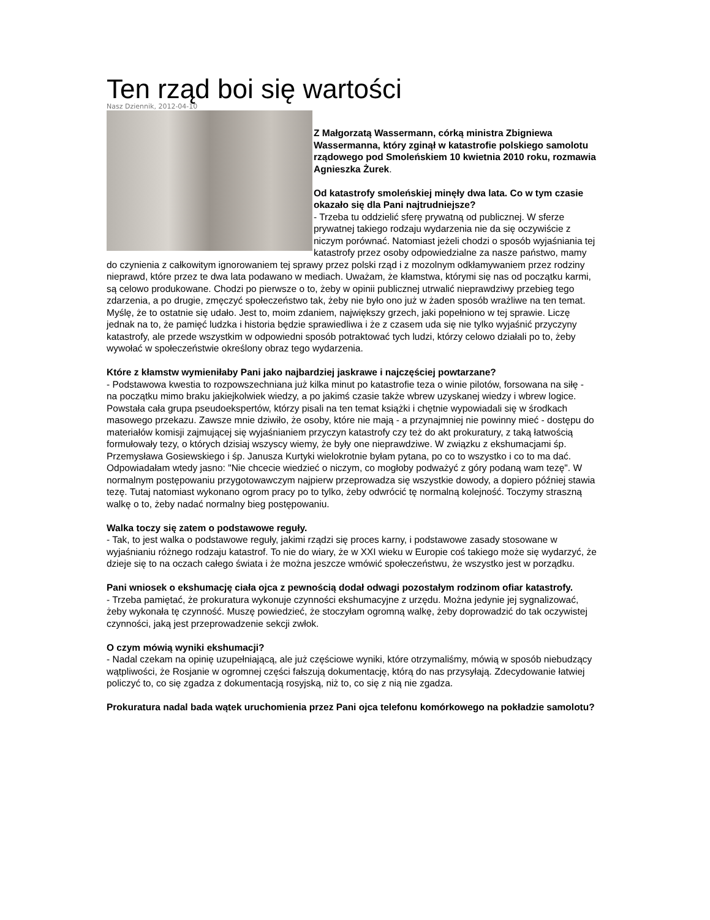Ten rząd boi się wartości
Nasz Dziennik, 2012-04-10
Z Małgorzatą Wassermann, córką ministra Zbigniewa Wassermanna, który zginął w katastrofie polskiego samolotu rządowego pod Smoleńskiem 10 kwietnia 2010 roku, rozmawia Agnieszka Żurek.
Od katastrofy smoleńskiej minęły dwa lata. Co w tym czasie okazało się dla Pani najtrudniejsze?
- Trzeba tu oddzielić sferę prywatną od publicznej. W sferze prywatnej takiego rodzaju wydarzenia nie da się oczywiście z niczym porównać. Natomiast jeżeli chodzi o sposób wyjaśniania tej katastrofy przez osoby odpowiedzialne za nasze państwo, mamy do czynienia z całkowitym ignorowaniem tej sprawy przez polski rząd i z mozolnym odkłamywaniem przez rodziny nieprawd, które przez te dwa lata podawano w mediach. Uważam, że kłamstwa, którymi się nas od początku karmi, są celowo produkowane. Chodzi po pierwsze o to, żeby w opinii publicznej utrwalić nieprawdziwy przebieg tego zdarzenia, a po drugie, zmęczyć społeczeństwo tak, żeby nie było ono już w żaden sposób wrażliwe na ten temat. Myślę, że to ostatnie się udało. Jest to, moim zdaniem, największy grzech, jaki popełniono w tej sprawie. Liczę jednak na to, że pamięć ludzka i historia będzie sprawiedliwa i że z czasem uda się nie tylko wyjaśnić przyczyny katastrofy, ale przede wszystkim w odpowiedni sposób potraktować tych ludzi, którzy celowo działali po to, żeby wywołać w społeczeństwie określony obraz tego wydarzenia.
Które z kłamstw wymieniłaby Pani jako najbardziej jaskrawe i najczęściej powtarzane?
- Podstawowa kwestia to rozpowszechniana już kilka minut po katastrofie teza o winie pilotów, forsowana na siłę - na początku mimo braku jakiejkolwiek wiedzy, a po jakimś czasie także wbrew uzyskanej wiedzy i wbrew logice. Powstała cała grupa pseudoekspertów, którzy pisali na ten temat książki i chętnie wypowiadali się w środkach masowego przekazu. Zawsze mnie dziwiło, że osoby, które nie mają - a przynajmniej nie powinny mieć - dostępu do materiałów komisji zajmującej się wyjaśnianiem przyczyn katastrofy czy też do akt prokuratury, z taką łatwością formułowały tezy, o których dzisiaj wszyscy wiemy, że były one nieprawdziwe. W związku z ekshumacjami śp. Przemysława Gosiewskiego i śp. Janusza Kurtyki wielokrotnie byłam pytana, po co to wszystko i co to ma dać. Odpowiadałam wtedy jasno: "Nie chcecie wiedzieć o niczym, co mogłoby podważyć z góry podaną wam tezę". W normalnym postępowaniu przygotowawczym najpierw przeprowadza się wszystkie dowody, a dopiero później stawia tezę. Tutaj natomiast wykonano ogrom pracy po to tylko, żeby odwrócić tę normalną kolejność. Toczymy straszną walkę o to, żeby nadać normalny bieg postępowaniu.
Walka toczy się zatem o podstawowe reguły.
- Tak, to jest walka o podstawowe reguły, jakimi rządzi się proces karny, i podstawowe zasady stosowane w wyjaśnianiu różnego rodzaju katastrof. To nie do wiary, że w XXI wieku w Europie coś takiego może się wydarzyć, że dzieje się to na oczach całego świata i że można jeszcze wmówić społeczeństwu, że wszystko jest w porządku.
Pani wniosek o ekshumację ciała ojca z pewnością dodał odwagi pozostałym rodzinom ofiar katastrofy.
- Trzeba pamiętać, że prokuratura wykonuje czynności ekshumacyjne z urzędu. Można jedynie jej sygnalizować, żeby wykonała tę czynność. Muszę powiedzieć, że stoczyłam ogromną walkę, żeby doprowadzić do tak oczywistej czynności, jaką jest przeprowadzenie sekcji zwłok.
O czym mówią wyniki ekshumacji?
- Nadal czekam na opinię uzupełniającą, ale już częściowe wyniki, które otrzymaliśmy, mówią w sposób niebudzący wątpliwości, że Rosjanie w ogromnej części fałszują dokumentację, którą do nas przysyłają. Zdecydowanie łatwiej policzyć to, co się zgadza z dokumentacją rosyjską, niż to, co się z nią nie zgadza.
Prokuratura nadal bada wątek uruchomienia przez Pani ojca telefonu komórkowego na pokładzie samolotu?